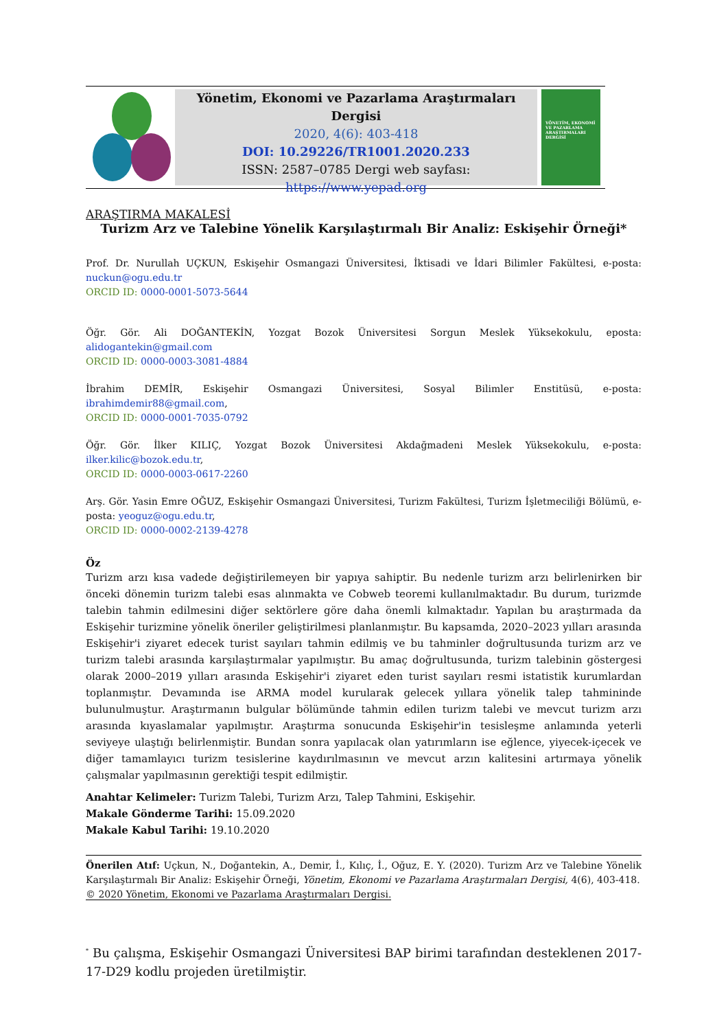Yönetim, Ekonomi ve Pazarlama Araştırmaları Dergisi
2020, 4(6): 403-418
DOI: 10.29226/TR1001.2020.233
ISSN: 2587–0785 Dergi web sayfası: https://www.yepad.org
YÖNETİM, EKONOMİ VE PAZARLAMA ARAŞTIRMALARI DERGİSİ
ARAŞTIRMA MAKALESİ
Turizm Arz ve Talebine Yönelik Karşılaştırmalı Bir Analiz: Eskişehir Örneği*
Prof. Dr. Nurullah UÇKUN, Eskişehir Osmangazi Üniversitesi, İktisadi ve İdari Bilimler Fakültesi, e-posta: nuckun@ogu.edu.tr
ORCID ID: 0000-0001-5073-5644
Öğr. Gör. Ali DOĞANTEKİN, Yozgat Bozok Üniversitesi Sorgun Meslek Yüksekokulu, eposta: alidogantekin@gmail.com
ORCID ID: 0000-0003-3081-4884
İbrahim DEMİR, Eskişehir Osmangazi Üniversitesi, Sosyal Bilimler Enstitüsü, e-posta: ibrahimdemir88@gmail.com,
ORCID ID: 0000-0001-7035-0792
Öğr. Gör. İlker KILIÇ, Yozgat Bozok Üniversitesi Akdağmadeni Meslek Yüksekokulu, e-posta: ilker.kilic@bozok.edu.tr,
ORCID ID: 0000-0003-0617-2260
Arş. Gör. Yasin Emre OĞUZ, Eskişehir Osmangazi Üniversitesi, Turizm Fakültesi, Turizm İşletmeciliği Bölümü, e-posta: yeoguz@ogu.edu.tr,
ORCID ID: 0000-0002-2139-4278
Öz
Turizm arzı kısa vadede değiştirilemeyen bir yapıya sahiptir. Bu nedenle turizm arzı belirlenirken bir önceki dönemin turizm talebi esas alınmakta ve Cobweb teoremi kullanılmaktadır. Bu durum, turizmde talebin tahmin edilmesini diğer sektörlere göre daha önemli kılmaktadır. Yapılan bu araştırmada da Eskişehir turizmine yönelik öneriler geliştirilmesi planlanmıştır. Bu kapsamda, 2020–2023 yılları arasında Eskişehir'i ziyaret edecek turist sayıları tahmin edilmiş ve bu tahminler doğrultusunda turizm arz ve turizm talebi arasında karşılaştırmalar yapılmıştır. Bu amaç doğrultusunda, turizm talebinin göstergesi olarak 2000–2019 yılları arasında Eskişehir'i ziyaret eden turist sayıları resmi istatistik kurumlardan toplanmıştır. Devamında ise ARMA model kurularak gelecek yıllara yönelik talep tahmininde bulunulmuştur. Araştırmanın bulgular bölümünde tahmin edilen turizm talebi ve mevcut turizm arzı arasında kıyaslamalar yapılmıştır. Araştırma sonucunda Eskişehir'in tesisleşme anlamında yeterli seviyeye ulaştığı belirlenmiştir. Bundan sonra yapılacak olan yatırımların ise eğlence, yiyecek-içecek ve diğer tamamlayıcı turizm tesislerine kaydırılmasının ve mevcut arzın kalitesini artırmaya yönelik çalışmalar yapılmasının gerektiği tespit edilmiştir.
Anahtar Kelimeler: Turizm Talebi, Turizm Arzı, Talep Tahmini, Eskişehir.
Makale Gönderme Tarihi: 15.09.2020
Makale Kabul Tarihi: 19.10.2020
Önerilen Atıf: Uçkun, N., Doğantekin, A., Demir, İ., Kılıç, İ., Oğuz, E. Y. (2020). Turizm Arz ve Talebine Yönelik Karşılaştırmalı Bir Analiz: Eskişehir Örneği, Yönetim, Ekonomi ve Pazarlama Araştırmaları Dergisi, 4(6), 403-418.
© 2020 Yönetim, Ekonomi ve Pazarlama Araştırmaları Dergisi.
<sup>*</sup> Bu çalışma, Eskişehir Osmangazi Üniversitesi BAP birimi tarafından desteklenen 2017-17-D29 kodlu projeden üretilmiştir.